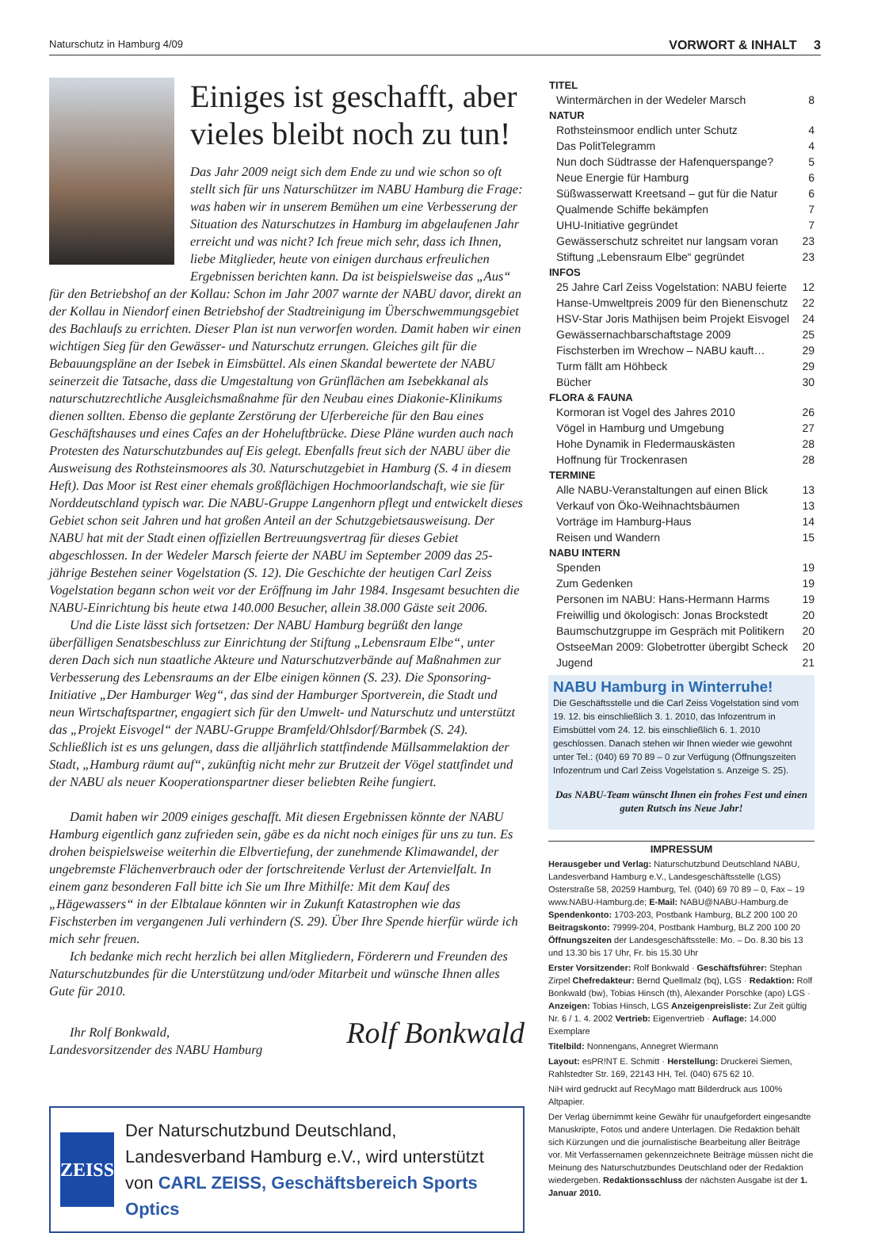Naturschutz in Hamburg 4/09 VORWORT & INHALT 3
Einiges ist geschafft, aber vieles bleibt noch zu tun!
Das Jahr 2009 neigt sich dem Ende zu und wie schon so oft stellt sich für uns Naturschützer im NABU Hamburg die Frage: was haben wir in unserem Bemühen um eine Verbesserung der Situation des Naturschutzes in Hamburg im abgelaufenen Jahr erreicht und was nicht? Ich freue mich sehr, dass ich Ihnen, liebe Mitglieder, heute von einigen durchaus erfreulichen Ergebnissen berichten kann. Da ist beispielsweise das „Aus“ für den Betriebshof an der Kollau: Schon im Jahr 2007 warnte der NABU davor, direkt an der Kollau in Niendorf einen Betriebshof der Stadtreinigung im Überschwemmungsgebiet des Bachlaufs zu errichten. Dieser Plan ist nun verworfen worden. Damit haben wir einen wichtigen Sieg für den Gewässer- und Naturschutz errungen. Gleiches gilt für die Bebauungspläne an der Isebek in Eimsbüttel. Als einen Skandal bewertete der NABU seinerzeit die Tatsache, dass die Umgestaltung von Grünflächen am Isebekkanal als naturschutzrechtliche Ausgleichsmaßnahme für den Neubau eines Diakonie-Klinikums dienen sollten. Ebenso die geplante Zerstörung der Uferbereiche für den Bau eines Geschäftshauses und eines Cafes an der Hoheluftbrücke. Diese Pläne wurden auch nach Protesten des Naturschutzbundes auf Eis gelegt. Ebenfalls freut sich der NABU über die Ausweisung des Rothsteinsmoores als 30. Naturschutzgebiet in Hamburg (S. 4 in diesem Heft). Das Moor ist Rest einer ehemals großflächigen Hochmoorlandschaft, wie sie für Norddeutschland typisch war. Die NABU-Gruppe Langenhorn pflegt und entwickelt dieses Gebiet schon seit Jahren und hat großen Anteil an der Schutzgebietsausweisung. Der NABU hat mit der Stadt einen offiziellen Bertreuungsvertrag für dieses Gebiet abgeschlossen. In der Wedeler Marsch feierte der NABU im September 2009 das 25-jährige Bestehen seiner Vogelstation (S. 12). Die Geschichte der heutigen Carl Zeiss Vogelstation begann schon weit vor der Eröffnung im Jahr 1984. Insgesamt besuchten die NABU-Einrichtung bis heute etwa 140.000 Besucher, allein 38.000 Gäste seit 2006.
Und die Liste lässt sich fortsetzen: Der NABU Hamburg begrüßt den lange überfälligen Senatsbeschluss zur Einrichtung der Stiftung „Lebensraum Elbe“, unter deren Dach sich nun staatliche Akteure und Naturschutzverbände auf Maßnahmen zur Verbesserung des Lebensraums an der Elbe einigen können (S. 23). Die Sponsoring-Initiative „Der Hamburger Weg“, das sind der Hamburger Sportverein, die Stadt und neun Wirtschaftspartner, engagiert sich für den Umwelt- und Naturschutz und unterstützt das „Projekt Eisvogel“ der NABU-Gruppe Bramfeld/Ohlsdorf/Barmbek (S. 24). Schließlich ist es uns gelungen, dass die alljährlich stattfindende Müllsammelaktion der Stadt, „Hamburg räumt auf“, zukünftig nicht mehr zur Brutzeit der Vögel stattfindet und der NABU als neuer Kooperationspartner dieser beliebten Reihe fungiert.
Damit haben wir 2009 einiges geschafft. Mit diesen Ergebnissen könnte der NABU Hamburg eigentlich ganz zufrieden sein, gäbe es da nicht noch einiges für uns zu tun. Es drohen beispielsweise weiterhin die Elbvertiefung, der zunehmende Klimawandel, der ungebremste Flächenverbrauch oder der fortschreitende Verlust der Artenvielfalt. In einem ganz besonderen Fall bitte ich Sie um Ihre Mithilfe: Mit dem Kauf des „Hägewassers“ in der Elbtalaue könnten wir in Zukunft Katastrophen wie das Fischsterben im vergangenen Juli verhindern (S. 29). Über Ihre Spende hierfür würde ich mich sehr freuen.
Ich bedanke mich recht herzlich bei allen Mitgliedern, Förderern und Freunden des Naturschutzbundes für die Unterstützung und/oder Mitarbeit und wünsche Ihnen alles Gute für 2010.
Ihr Rolf Bonkwald,
Landesvorsitzender des NABU Hamburg
Rolf Bonkwald
ZEISS
Der Naturschutzbund Deutschland, Landesverband Hamburg e.V., wird unterstützt von CARL ZEISS, Geschäftsbereich Sports Optics
| TITEL | |
| --- | --- |
| Wintermärchen in der Wedeler Marsch | 8 |
| NATUR | |
| Rothsteinsmoor endlich unter Schutz | 4 |
| Das PolitTelegramm | 4 |
| Nun doch Südtrasse der Hafenquerspange? | 5 |
| Neue Energie für Hamburg | 6 |
| Süßwasserwatt Kreetsand – gut für die Natur | 6 |
| Qualmende Schiffe bekämpfen | 7 |
| UHU-Initiative gegründet | 7 |
| Gewässerschutz schreitet nur langsam voran | 23 |
| Stiftung „Lebensraum Elbe“ gegründet | 23 |
| INFOS | |
| 25 Jahre Carl Zeiss Vogelstation: NABU feierte | 12 |
| Hanse-Umweltpreis 2009 für den Bienenschutz | 22 |
| HSV-Star Joris Mathijsen beim Projekt Eisvogel | 24 |
| Gewässernachbarschaftstage 2009 | 25 |
| Fischsterben im Wrechow – NABU kauft… | 29 |
| Turm fällt am Höhbeck | 29 |
| Bücher | 30 |
| FLORA & FAUNA | |
| Kormoran ist Vogel des Jahres 2010 | 26 |
| Vögel in Hamburg und Umgebung | 27 |
| Hohe Dynamik in Fledermauskästen | 28 |
| Hoffnung für Trockenrasen | 28 |
| TERMINE | |
| Alle NABU-Veranstaltungen auf einen Blick | 13 |
| Verkauf von Öko-Weihnachtsbäumen | 13 |
| Vorträge im Hamburg-Haus | 14 |
| Reisen und Wandern | 15 |
| NABU INTERN | |
| Spenden | 19 |
| Zum Gedenken | 19 |
| Personen im NABU: Hans-Hermann Harms | 19 |
| Freiwillig und ökologisch: Jonas Brockstedt | 20 |
| Baumschutzgruppe im Gespräch mit Politikern | 20 |
| OstseeMan 2009: Globetrotter übergibt Scheck | 20 |
| Jugend | 21 |
NABU Hamburg in Winterruhe!
Die Geschäftsstelle und die Carl Zeiss Vogelstation sind vom 19. 12. bis einschließlich 3. 1. 2010, das Infozentrum in Eimsbüttel vom 24. 12. bis einschließlich 6. 1. 2010 geschlossen. Danach stehen wir Ihnen wieder wie gewohnt unter Tel.: (040) 69 70 89 – 0 zur Verfügung (Öffnungszeiten Infozentrum und Carl Zeiss Vogelstation s. Anzeige S. 25).
Das NABU-Team wünscht Ihnen ein frohes Fest und einen guten Rutsch ins Neue Jahr!
IMPRESSUM
Herausgeber und Verlag: Naturschutzbund Deutschland NABU, Landesverband Hamburg e.V., Landesgeschäftsstelle (LGS) Osterstraße 58, 20259 Hamburg, Tel. (040) 69 70 89 – 0, Fax – 19 www.NABU-Hamburg.de; E-Mail: NABU@NABU-Hamburg.de Spendenkonto: 1703-203, Postbank Hamburg, BLZ 200 100 20 Beitragskonto: 79999-204, Postbank Hamburg, BLZ 200 100 20 Öffnungszeiten der Landesgeschäftsstelle: Mo. – Do. 8.30 bis 13 und 13.30 bis 17 Uhr, Fr. bis 15.30 Uhr
Erster Vorsitzender: Rolf Bonkwald · Geschäftsführer: Stephan Zirpel Chefredakteur: Bernd Quellmalz (bq), LGS · Redaktion: Rolf Bonkwald (bw), Tobias Hinsch (th), Alexander Porschke (apo) LGS · Anzeigen: Tobias Hinsch, LGS Anzeigenpreisliste: Zur Zeit gültig Nr. 6 / 1. 4. 2002 Vertrieb: Eigenvertrieb · Auflage: 14.000 Exemplare
Titelbild: Nonnengans, Annegret Wiermann
Layout: esPR!NT E. Schmitt · Herstellung: Druckerei Siemen, Rahlstedter Str. 169, 22143 HH, Tel. (040) 675 62 10.
NiH wird gedruckt auf RecyMago matt Bilderdruck aus 100% Altpapier.
Der Verlag übernimmt keine Gewähr für unaufgefordert eingesandte Manuskripte, Fotos und andere Unterlagen. Die Redaktion behält sich Kürzungen und die journalistische Bearbeitung aller Beiträge vor. Mit Verfassernamen gekennzeichnete Beiträge müssen nicht die Meinung des Naturschutzbundes Deutschland oder der Redaktion wiedergeben. Redaktionsschluss der nächsten Ausgabe ist der 1. Januar 2010.